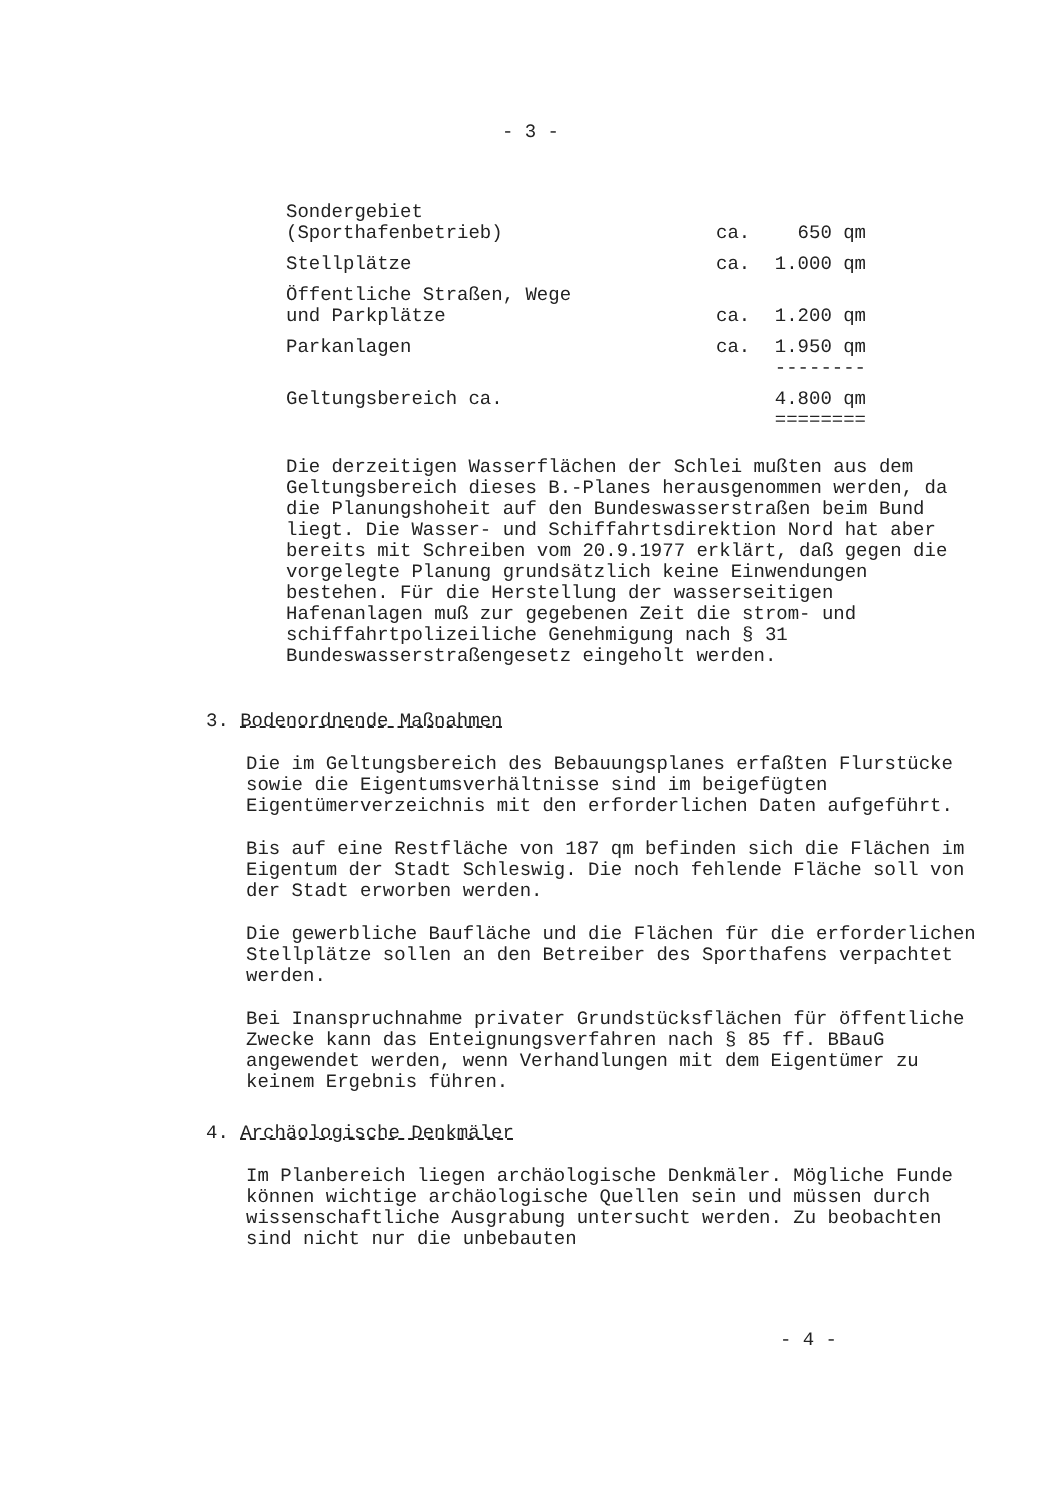- 3 -
| Sondergebiet (Sporthafenbetrieb) | ca. | 650 qm |
| Stellplätze | ca. | 1.000 qm |
| Öffentliche Straßen, Wege und Parkplätze | ca. | 1.200 qm |
| Parkanlagen | ca. | 1.950 qm |
| | | -------- |
| Geltungsbereich ca. | | 4.800 qm |
| | | ======== |
Die derzeitigen Wasserflächen der Schlei mußten aus dem Geltungsbereich dieses B.-Planes herausgenommen werden, da die Planungshoheit auf den Bundeswasserstraßen beim Bund liegt. Die Wasser- und Schiffahrtsdirektion Nord hat aber bereits mit Schreiben vom 20.9.1977 erklärt, daß gegen die vorgelegte Planung grundsätzlich keine Einwendungen bestehen. Für die Herstellung der wasserseitigen Hafenanlagen muß zur gegebenen Zeit die strom- und schiffahrtpolizeiliche Genehmigung nach § 31 Bundeswasserstraßengesetz eingeholt werden.
3. Bodenordnende Maßnahmen
Die im Geltungsbereich des Bebauungsplanes erfaßten Flurstücke sowie die Eigentumsverhältnisse sind im beigefügten Eigentümerverzeichnis mit den erforderlichen Daten aufgeführt.
Bis auf eine Restfläche von 187 qm befinden sich die Flächen im Eigentum der Stadt Schleswig. Die noch fehlende Fläche soll von der Stadt erworben werden.
Die gewerbliche Baufläche und die Flächen für die erforderlichen Stellplätze sollen an den Betreiber des Sporthafens verpachtet werden.
Bei Inanspruchnahme privater Grundstücksflächen für öffentliche Zwecke kann das Enteignungsverfahren nach § 85 ff. BBauG angewendet werden, wenn Verhandlungen mit dem Eigentümer zu keinem Ergebnis führen.
4. Archäologische Denkmäler
Im Planbereich liegen archäologische Denkmäler. Mögliche Funde können wichtige archäologische Quellen sein und müssen durch wissenschaftliche Ausgrabung untersucht werden. Zu beobachten sind nicht nur die unbebauten
- 4 -